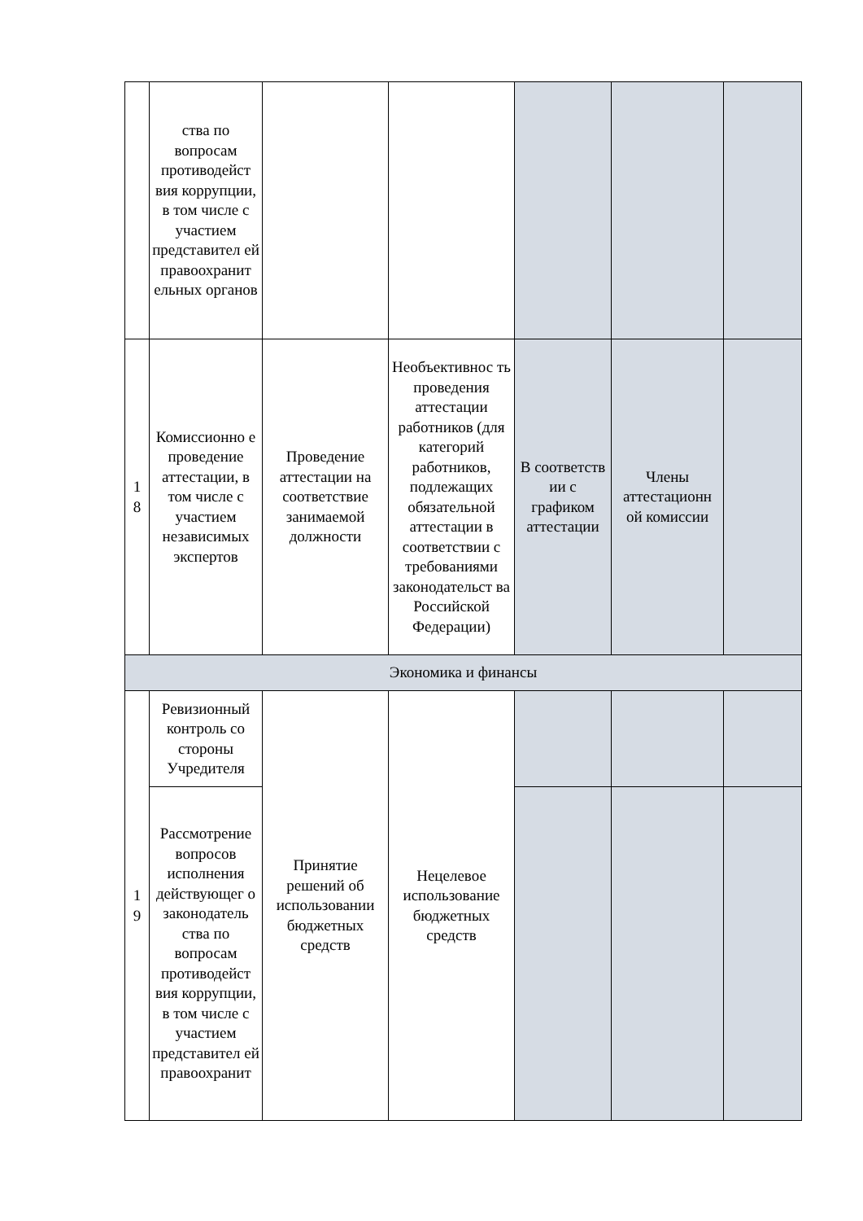| | ства по вопросам противодейст вия коррупции, в том числе с участием представител ей правоохранит ельных органов | | | | | |
| 1 8 | Комиссионно е проведение аттестации, в том числе с участием независимых экспертов | Проведение аттестации на соответствие занимаемой должности | Необъективнос ть проведения аттестации работников (для категорий работников, подлежащих обязательной аттестации в соответствии с требованиями законодательст ва Российской Федерации) | В соответств ии с графиком аттестации | Члены аттестационн ой комиссии | |
| Экономика и финансы | | | | | | |
| 1 9 | Ревизионный контроль со стороны Учредителя | Принятие решений об использовании бюджетных средств | Нецелевое использование бюджетных средств | | | |
| | Рассмотрение вопросов исполнения действующег о законодатель ства по вопросам противодейст вия коррупции, в том числе с участием представител ей правоохранит | | | | | |